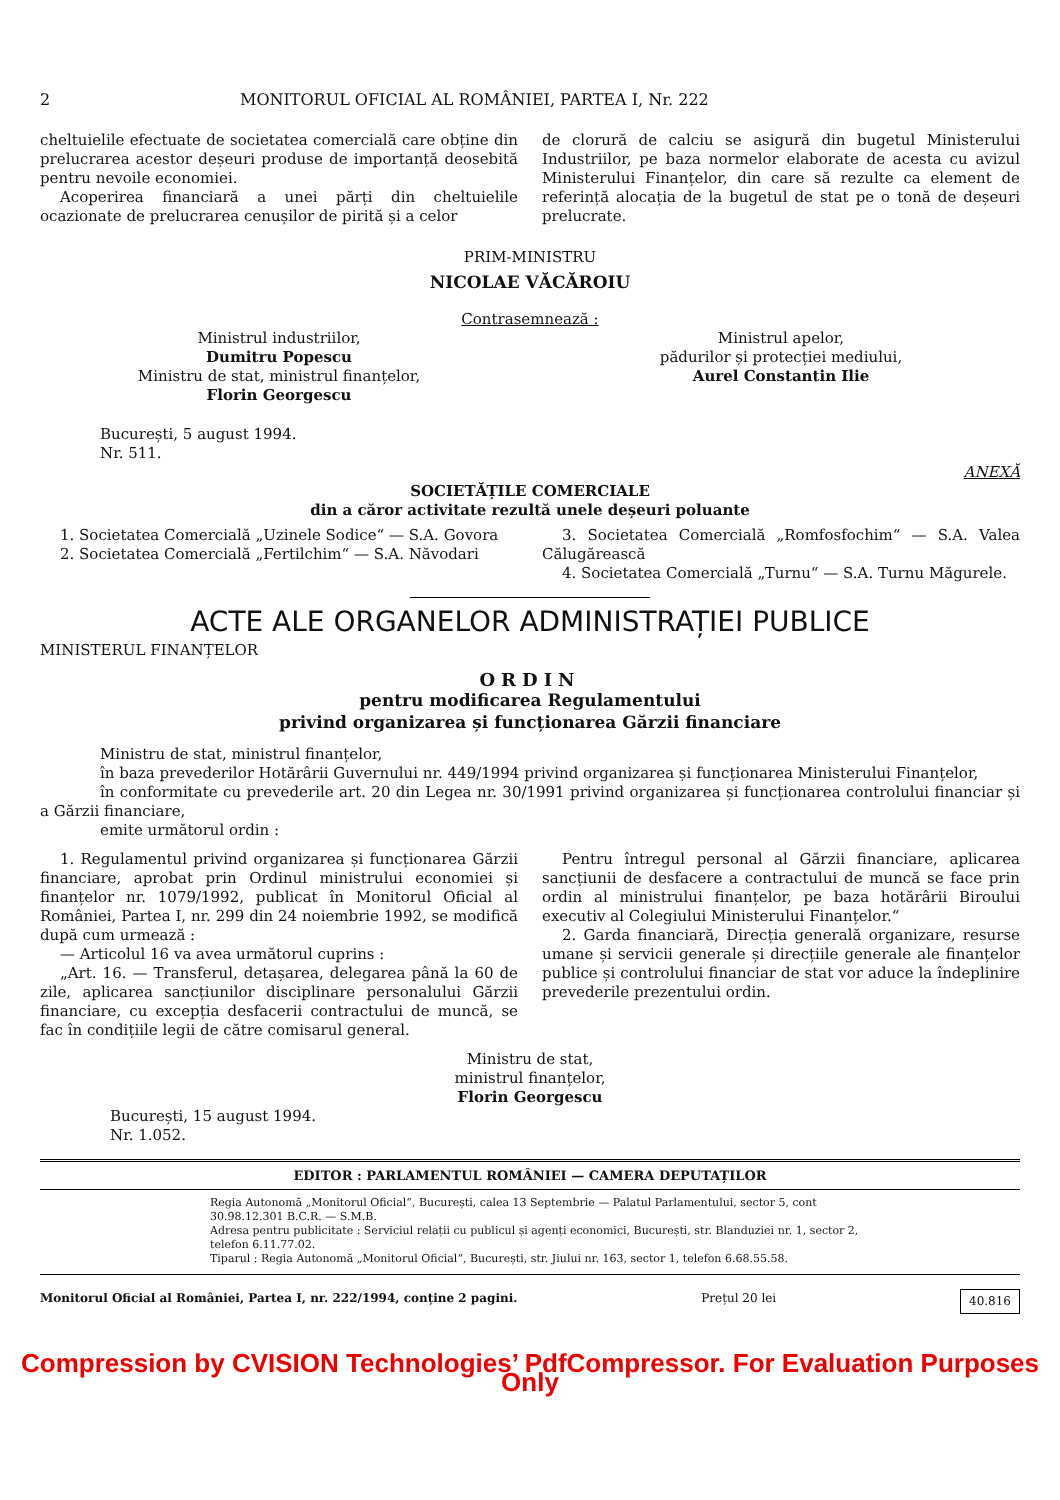2 MONITORUL OFICIAL AL ROMÂNIEI, PARTEA I, Nr. 222
cheltuielile efectuate de societatea comercială care obține din prelucrarea acestor deșeuri produse de importanță deosebită pentru nevoile economiei.
Acoperirea financiară a unei părți din cheltuielile ocazionate de prelucrarea cenușilor de pirită și a celor
de clorură de calciu se asigură din bugetul Ministerului Industriilor, pe baza normelor elaborate de acesta cu avizul Ministerului Finanțelor, din care să rezulte ca element de referință alocația de la bugetul de stat pe o tonă de deșeuri prelucrate.
PRIM-MINISTRU
NICOLAE VĂCĂROIU
Contrasemnează :
Ministrul industriilor,
Dumitru Popescu
Ministru de stat, ministrul finanțelor,
Florin Georgescu
Ministrul apelor,
pădurilor și protecției mediului,
Aurel Constantin Ilie
București, 5 august 1994.
Nr. 511.
ANEXĂ
SOCIETĂȚILE COMERCIALE
din a căror activitate rezultă unele deșeuri poluante
1. Societatea Comercială „Uzinele Sodice“ — S.A. Govora
2. Societatea Comercială „Fertilchim“ — S.A. Năvodari
3. Societatea Comercială „Romfosfochim“ — S.A. Valea Călugărească
4. Societatea Comercială „Turnu“ — S.A. Turnu Măgurele.
ACTE ALE ORGANELOR ADMINISTRAȚIEI PUBLICE
MINISTERUL FINANȚELOR
ORDIN
pentru modificarea Regulamentului
privind organizarea și funcționarea Gărzii financiare
Ministru de stat, ministrul finanțelor,
în baza prevederilor Hotărârii Guvernului nr. 449/1994 privind organizarea și funcționarea Ministerului Finanțelor,
în conformitate cu prevederile art. 20 din Legea nr. 30/1991 privind organizarea și funcționarea controlului financiar și a Gărzii financiare,
emite următorul ordin :
1. Regulamentul privind organizarea și funcționarea Gărzii financiare, aprobat prin Ordinul ministrului economiei și finanțelor nr. 1079/1992, publicat în Monitorul Oficial al României, Partea I, nr. 299 din 24 noiembrie 1992, se modifică după cum urmează :
— Articolul 16 va avea următorul cuprins :
„Art. 16. — Transferul, detașarea, delegarea până la 60 de zile, aplicarea sancțiunilor disciplinare personalului Gărzii financiare, cu excepția desfacerii contractului de muncă, se fac în condițiile legii de către comisarul general.
Pentru întregul personal al Gărzii financiare, aplicarea sancțiunii de desfacere a contractului de muncă se face prin ordin al ministrului finanțelor, pe baza hotărârii Biroului executiv al Colegiului Ministerului Finanțelor.“
2. Garda financiară, Direcția generală organizare, resurse umane și servicii generale și direcțiile generale ale finanțelor publice și controlului financiar de stat vor aduce la îndeplinire prevederile prezentului ordin.
Ministru de stat,
ministrul finanțelor,
Florin Georgescu
București, 15 august 1994.
Nr. 1.052.
EDITOR : PARLAMENTUL ROMÂNIEI — CAMERA DEPUTAȚILOR
Regia Autonomă „Monitorul Oficial“, București, calea 13 Septembrie — Palatul Parlamentului, sector 5, cont 30.98.12.301 B.C.R. — S.M.B.
Adresa pentru publicitate : Serviciul relații cu publicul și agenți economici, București, str. Blanduziei nr. 1, sector 2, telefon 6.11.77.02.
Tiparul : Regia Autonomă „Monitorul Oficial“, București, str. Jiului nr. 163, sector 1, telefon 6.68.55.58.
Monitorul Oficial al României, Partea I, nr. 222/1994, conține 2 pagini. Prețul 20 lei 40.816
Compression by CVISION Technologies’ PdfCompressor. For Evaluation Purposes Only